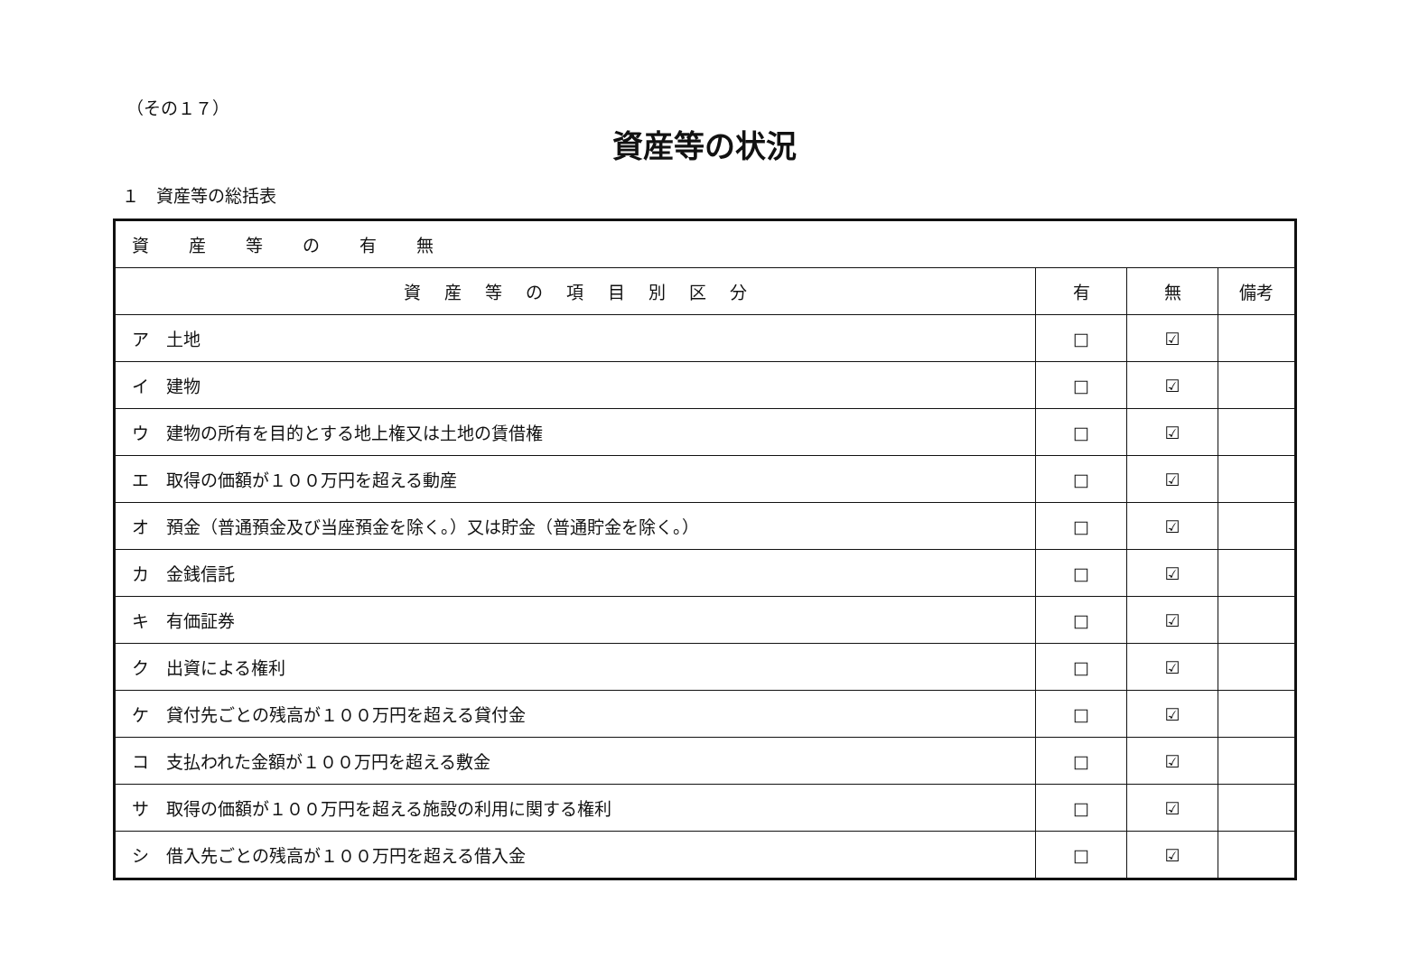（その１７）
資産等の状況
１　資産等の総括表
| 資 産 等 の 有 無 | | | |
| --- | --- | --- | --- |
| 資 産 等 の 項 目 別 区 分 | 有 | 無 | 備考 |
| ア 土地 | □ | ☑ | |
| イ 建物 | □ | ☑ | |
| ウ 建物の所有を目的とする地上権又は土地の賃借権 | □ | ☑ | |
| エ 取得の価額が１００万円を超える動産 | □ | ☑ | |
| オ 預金（普通預金及び当座預金を除く。）又は貯金（普通貯金を除く。） | □ | ☑ | |
| カ 金銭信託 | □ | ☑ | |
| キ 有価証券 | □ | ☑ | |
| ク 出資による権利 | □ | ☑ | |
| ケ 貸付先ごとの残高が１００万円を超える貸付金 | □ | ☑ | |
| コ 支払われた金額が１００万円を超える敷金 | □ | ☑ | |
| サ 取得の価額が１００万円を超える施設の利用に関する権利 | □ | ☑ | |
| シ 借入先ごとの残高が１００万円を超える借入金 | □ | ☑ | |